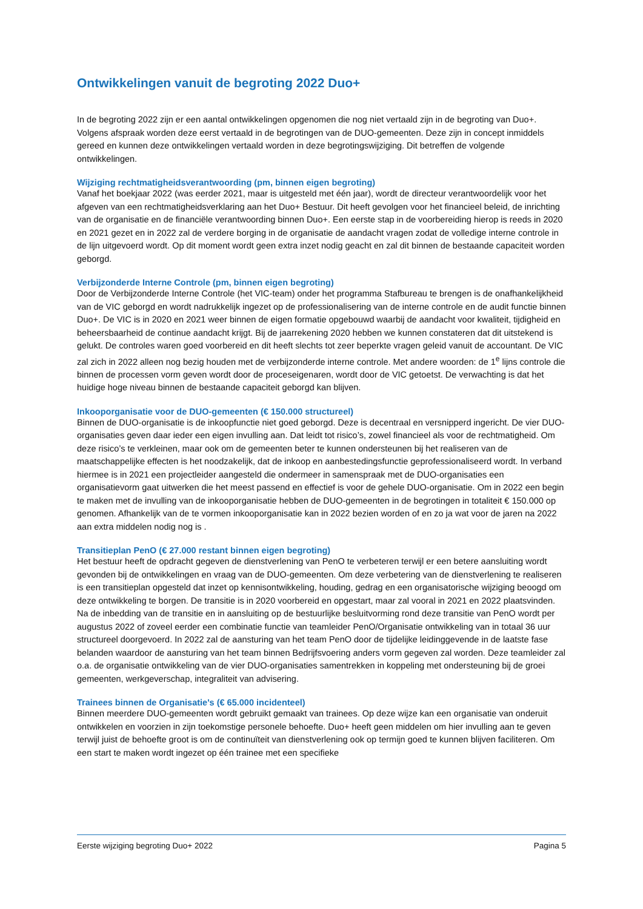Ontwikkelingen vanuit de begroting 2022 Duo+
In de begroting 2022 zijn er een aantal ontwikkelingen opgenomen die nog niet vertaald zijn in de begroting van Duo+. Volgens afspraak worden deze eerst vertaald in de begrotingen van de DUO-gemeenten. Deze zijn in concept inmiddels gereed en kunnen deze ontwikkelingen vertaald worden in deze begrotingswijziging. Dit betreffen de volgende ontwikkelingen.
Wijziging rechtmatigheidsverantwoording (pm, binnen eigen begroting)
Vanaf het boekjaar 2022 (was eerder 2021, maar is uitgesteld met één jaar), wordt de directeur verantwoordelijk voor het afgeven van een rechtmatigheidsverklaring aan het Duo+ Bestuur. Dit heeft gevolgen voor het financieel beleid, de inrichting van de organisatie en de financiële verantwoording binnen Duo+. Een eerste stap in de voorbereiding hierop is reeds in 2020 en 2021 gezet en in 2022 zal de verdere borging in de organisatie de aandacht vragen zodat de volledige interne controle in de lijn uitgevoerd wordt. Op dit moment wordt geen extra inzet nodig geacht en zal dit binnen de bestaande capaciteit worden geborgd.
Verbijzonderde Interne Controle (pm, binnen eigen begroting)
Door de Verbijzonderde Interne Controle (het VIC-team) onder het programma Stafbureau te brengen is de onafhankelijkheid van de VIC geborgd en wordt nadrukkelijk ingezet op de professionalisering van de interne controle en de audit functie binnen Duo+. De VIC is in 2020 en 2021 weer binnen de eigen formatie opgebouwd waarbij de aandacht voor kwaliteit, tijdigheid en beheersbaarheid de continue aandacht krijgt. Bij de jaarrekening 2020 hebben we kunnen constateren dat dit uitstekend is gelukt. De controles waren goed voorbereid en dit heeft slechts tot zeer beperkte vragen geleid vanuit de accountant. De VIC zal zich in 2022 alleen nog bezig houden met de verbijzonderde interne controle. Met andere woorden: de 1<sup>e</sup> lijns controle die binnen de processen vorm geven wordt door de proceseigenaren, wordt door de VIC getoetst. De verwachting is dat het huidige hoge niveau binnen de bestaande capaciteit geborgd kan blijven.
Inkooporganisatie voor de DUO-gemeenten (€ 150.000 structureel)
Binnen de DUO-organisatie is de inkoopfunctie niet goed geborgd. Deze is decentraal en versnipperd ingericht. De vier DUO-organisaties geven daar ieder een eigen invulling aan. Dat leidt tot risico’s, zowel financieel als voor de rechtmatigheid. Om deze risico’s te verkleinen, maar ook om de gemeenten beter te kunnen ondersteunen bij het realiseren van de maatschappelijke effecten is het noodzakelijk, dat de inkoop en aanbestedingsfunctie geprofessionaliseerd wordt. In verband hiermee is in 2021 een projectleider aangesteld die ondermeer in samenspraak met de DUO-organisaties een organisatievorm gaat uitwerken die het meest passend en effectief is voor de gehele DUO-organisatie. Om in 2022 een begin te maken met de invulling van de inkooporganisatie hebben de DUO-gemeenten in de begrotingen in totaliteit € 150.000 op genomen. Afhankelijk van de te vormen inkooporganisatie kan in 2022 bezien worden of en zo ja wat voor de jaren na 2022 aan extra middelen nodig nog is .
Transitieplan PenO (€ 27.000 restant binnen eigen begroting)
Het bestuur heeft de opdracht gegeven de dienstverlening van PenO te verbeteren terwijl er een betere aansluiting wordt gevonden bij de ontwikkelingen en vraag van de DUO-gemeenten. Om deze verbetering van de dienstverlening te realiseren is een transitieplan opgesteld dat inzet op kennisontwikkeling, houding, gedrag en een organisatorische wijziging beoogd om deze ontwikkeling te borgen. De transitie is in 2020 voorbereid en opgestart, maar zal vooral in 2021 en 2022 plaatsvinden. Na de inbedding van de transitie en in aansluiting op de bestuurlijke besluitvorming rond deze transitie van PenO wordt per augustus 2022 of zoveel eerder een combinatie functie van teamleider PenO/Organisatie ontwikkeling van in totaal 36 uur structureel doorgevoerd. In 2022 zal de aansturing van het team PenO door de tijdelijke leidinggevende in de laatste fase belanden waardoor de aansturing van het team binnen Bedrijfsvoering anders vorm gegeven zal worden. Deze teamleider zal o.a. de organisatie ontwikkeling van de vier DUO-organisaties samentrekken in koppeling met ondersteuning bij de groei gemeenten, werkgeverschap, integraliteit van advisering.
Trainees binnen de Organisatie's (€ 65.000 incidenteel)
Binnen meerdere DUO-gemeenten wordt gebruikt gemaakt van trainees. Op deze wijze kan een organisatie van onderuit ontwikkelen en voorzien in zijn toekomstige personele behoefte. Duo+ heeft geen middelen om hier invulling aan te geven terwijl juist de behoefte groot is om de continuïteit van dienstverlening ook op termijn goed te kunnen blijven faciliteren. Om een start te maken wordt ingezet op één trainee met een specifieke
Eerste wijziging begroting Duo+ 2022 Pagina 5